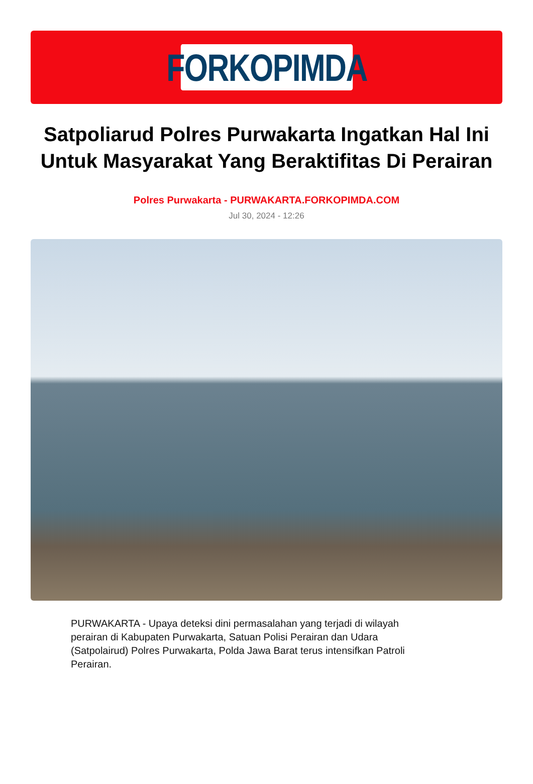FORKOPIMDA
Satpoliarud Polres Purwakarta Ingatkan Hal Ini Untuk Masyarakat Yang Beraktifitas Di Perairan
Polres Purwakarta - PURWAKARTA.FORKOPIMDA.COM
Jul 30, 2024 - 12:26
PURWAKARTA - Upaya deteksi dini permasalahan yang terjadi di wilayah perairan di Kabupaten Purwakarta, Satuan Polisi Perairan dan Udara (Satpolairud) Polres Purwakarta, Polda Jawa Barat terus intensifkan Patroli Perairan.